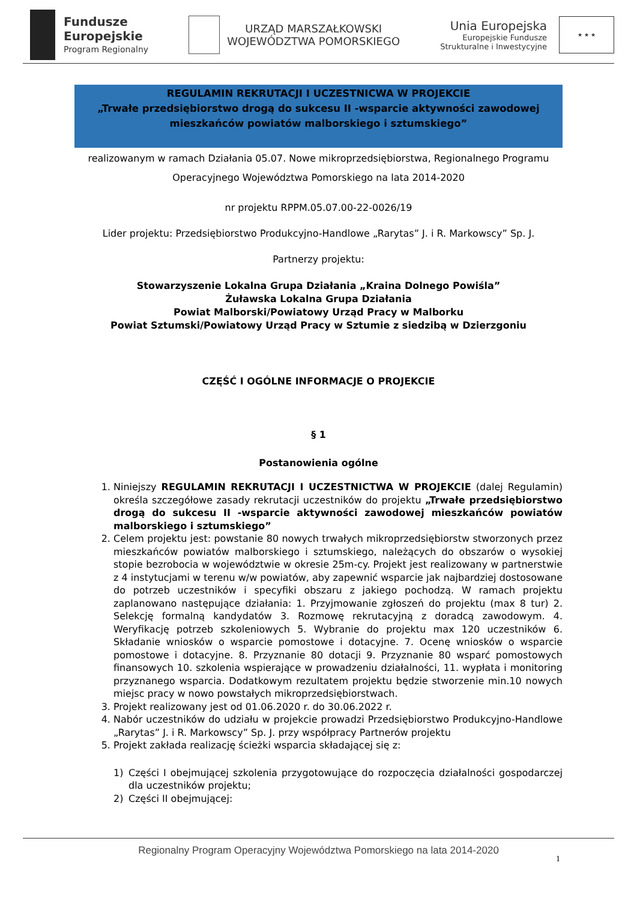Fundusze
Europejskie
Program Regionalny
URZĄD MARSZAŁKOWSKI
WOJEWÓDZTWA POMORSKIEGO
Unia Europejska
Europejskie Fundusze
Strukturalne i Inwestycyjne
★ ★ ★
REGULAMIN REKRUTACJI I UCZESTNICWA W PROJEKCIE
„Trwałe przedsiębiorstwo drogą do sukcesu II -wsparcie aktywności zawodowej mieszkańców powiatów malborskiego i sztumskiego”
realizowanym w ramach Działania 05.07. Nowe mikroprzedsiębiorstwa, Regionalnego Programu
Operacyjnego Województwa Pomorskiego na lata 2014-2020
nr projektu RPPM.05.07.00-22-0026/19
Lider projektu: Przedsiębiorstwo Produkcyjno-Handlowe „Rarytas” J. i R. Markowscy” Sp. J.
Partnerzy projektu:
Stowarzyszenie Lokalna Grupa Działania „Kraina Dolnego Powiśla”
Żuławska Lokalna Grupa Działania
Powiat Malborski/Powiatowy Urząd Pracy w Malborku
Powiat Sztumski/Powiatowy Urząd Pracy w Sztumie z siedzibą w Dzierzgoniu
CZĘŚĆ I OGÓLNE INFORMACJE O PROJEKCIE
§ 1
Postanowienia ogólne
1. Niniejszy REGULAMIN REKRUTACJI I UCZESTNICTWA W PROJEKCIE (dalej Regulamin) określa szczegółowe zasady rekrutacji uczestników do projektu „Trwałe przedsiębiorstwo drogą do sukcesu II -wsparcie aktywności zawodowej mieszkańców powiatów malborskiego i sztumskiego”
2. Celem projektu jest: powstanie 80 nowych trwałych mikroprzedsiębiorstw stworzonych przez mieszkańców powiatów malborskiego i sztumskiego, należących do obszarów o wysokiej stopie bezrobocia w województwie w okresie 25m-cy. Projekt jest realizowany w partnerstwie z 4 instytucjami w terenu w/w powiatów, aby zapewnić wsparcie jak najbardziej dostosowane do potrzeb uczestników i specyfiki obszaru z jakiego pochodzą. W ramach projektu zaplanowano następujące działania: 1. Przyjmowanie zgłoszeń do projektu (max 8 tur) 2. Selekcję formalną kandydatów 3. Rozmowę rekrutacyjną z doradcą zawodowym. 4. Weryfikację potrzeb szkoleniowych 5. Wybranie do projektu max 120 uczestników 6. Składanie wniosków o wsparcie pomostowe i dotacyjne. 7. Ocenę wniosków o wsparcie pomostowe i dotacyjne. 8. Przyznanie 80 dotacji 9. Przyznanie 80 wsparć pomostowych finansowych 10. szkolenia wspierające w prowadzeniu działalności, 11. wypłata i monitoring przyznanego wsparcia. Dodatkowym rezultatem projektu będzie stworzenie min.10 nowych miejsc pracy w nowo powstałych mikroprzedsiębiorstwach.
3. Projekt realizowany jest od 01.06.2020 r. do 30.06.2022 r.
4. Nabór uczestników do udziału w projekcie prowadzi Przedsiębiorstwo Produkcyjno-Handlowe „Rarytas” J. i R. Markowscy” Sp. J. przy współpracy Partnerów projektu
5. Projekt zakłada realizację ścieżki wsparcia składającej się z:
1) Części I obejmującej szkolenia przygotowujące do rozpoczęcia działalności gospodarczej dla uczestników projektu;
2) Części II obejmującej:
Regionalny Program Operacyjny Województwa Pomorskiego na lata 2014-2020
1